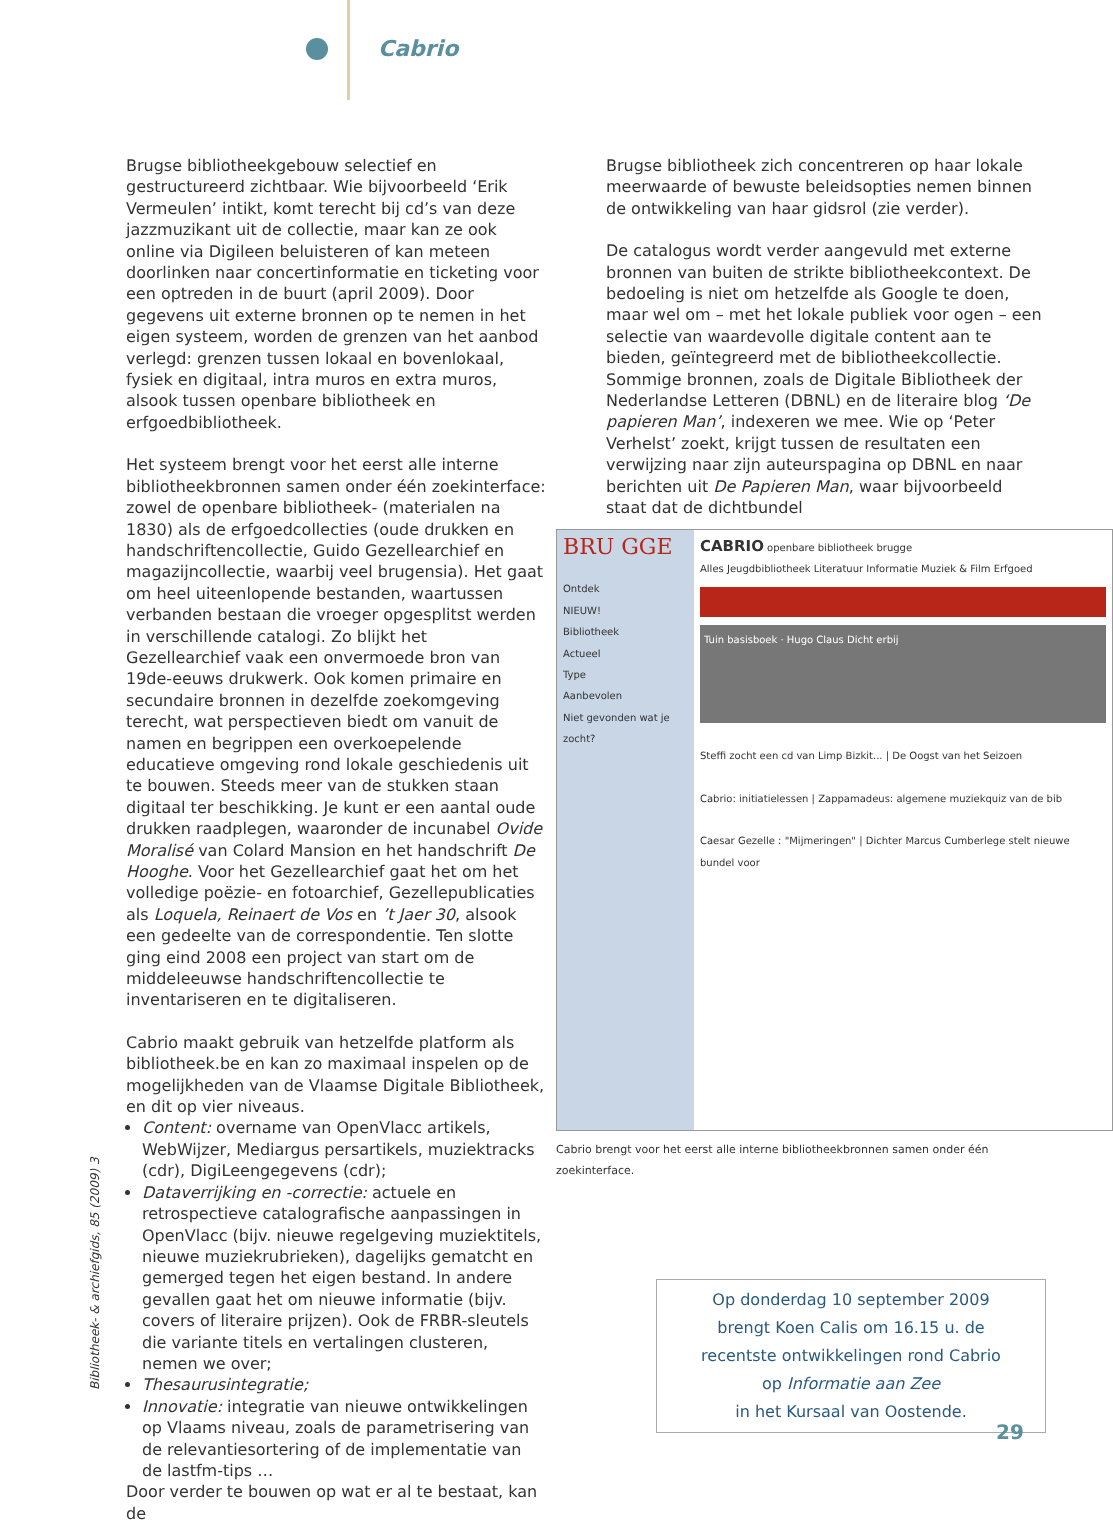Cabrio
Brugse bibliotheekgebouw selectief en gestructureerd zichtbaar. Wie bijvoorbeeld ‘Erik Vermeulen’ intikt, komt terecht bij cd’s van deze jazzmuzikant uit de collectie, maar kan ze ook online via Digileen beluisteren of kan meteen doorlinken naar concertinformatie en ticketing voor een optreden in de buurt (april 2009). Door gegevens uit externe bronnen op te nemen in het eigen systeem, worden de grenzen van het aanbod verlegd: grenzen tussen lokaal en bovenlokaal, fysiek en digitaal, intra muros en extra muros, alsook tussen openbare bibliotheek en erfgoedbibliotheek.
Het systeem brengt voor het eerst alle interne bibliotheekbronnen samen onder één zoekinterface: zowel de openbare bibliotheek- (materialen na 1830) als de erfgoedcollecties (oude drukken en handschriftencollectie, Guido Gezellearchief en magazijncollectie, waarbij veel brugensia). Het gaat om heel uiteenlopende bestanden, waartussen verbanden bestaan die vroeger opgesplitst werden in verschillende catalogi. Zo blijkt het Gezellearchief vaak een onvermoede bron van 19de-eeuws drukwerk. Ook komen primaire en secundaire bronnen in dezelfde zoekomgeving terecht, wat perspectieven biedt om vanuit de namen en begrippen een overkoepelende educatieve omgeving rond lokale geschiedenis uit te bouwen. Steeds meer van de stukken staan digitaal ter beschikking. Je kunt er een aantal oude drukken raadplegen, waaronder de incunabel Ovide Moralisé van Colard Mansion en het handschrift De Hooghe. Voor het Gezellearchief gaat het om het volledige poëzie- en fotoarchief, Gezellepublicaties als Loquela, Reinaert de Vos en ’t Jaer 30, alsook een gedeelte van de correspondentie. Ten slotte ging eind 2008 een project van start om de middeleeuwse handschriftencollectie te inventariseren en te digitaliseren.
Cabrio maakt gebruik van hetzelfde platform als bibliotheek.be en kan zo maximaal inspelen op de mogelijkheden van de Vlaamse Digitale Bibliotheek, en dit op vier niveaus.
Content: overname van OpenVlacc artikels, WebWijzer, Mediargus persartikels, muziektracks (cdr), DigiLeengegevens (cdr);
Dataverrijking en -correctie: actuele en retrospectieve catalografische aanpassingen in OpenVlacc (bijv. nieuwe regelgeving muziektitels, nieuwe muziekrubrieken), dagelijks gematcht en gemerged tegen het eigen bestand. In andere gevallen gaat het om nieuwe informatie (bijv. covers of literaire prijzen). Ook de FRBR-sleutels die variante titels en vertalingen clusteren, nemen we over;
Thesaurusintegratie;
Innovatie: integratie van nieuwe ontwikkelingen op Vlaams niveau, zoals de parametrisering van de relevantiesortering of de implementatie van de lastfm-tips …
Door verder te bouwen op wat er al te bestaat, kan de
Brugse bibliotheek zich concentreren op haar lokale meerwaarde of bewuste beleidsopties nemen binnen de ontwikkeling van haar gidsrol (zie verder).
De catalogus wordt verder aangevuld met externe bronnen van buiten de strikte bibliotheekcontext. De bedoeling is niet om hetzelfde als Google te doen, maar wel om – met het lokale publiek voor ogen – een selectie van waardevolle digitale content aan te bieden, geïntegreerd met de bibliotheekcollectie. Sommige bronnen, zoals de Digitale Bibliotheek der Nederlandse Letteren (DBNL) en de literaire blog ‘De papieren Man’, indexeren we mee. Wie op ‘Peter Verhelst’ zoekt, krijgt tussen de resultaten een verwijzing naar zijn auteurspagina op DBNL en naar berichten uit De Papieren Man, waar bijvoorbeeld staat dat de dichtbundel
BRU GGE
Ontdek
NIEUW!
Bibliotheek
Actueel
Type
Aanbevolen
Niet gevonden wat je zocht?
CABRIO openbare bibliotheek brugge
Alles Jeugdbibliotheek Literatuur Informatie Muziek & Film Erfgoed
Tuin basisboek · Hugo Claus Dicht erbij
Steffi zocht een cd van Limp Bizkit... | De Oogst van het Seizoen
Cabrio: initiatielessen | Zappamadeus: algemene muziekquiz van de bib
Caesar Gezelle : "Mijmeringen" | Dichter Marcus Cumberlege stelt nieuwe bundel voor
Cabrio brengt voor het eerst alle interne bibliotheekbronnen samen onder één zoekinterface.
Op donderdag 10 september 2009
brengt Koen Calis om 16.15 u. de
recentste ontwikkelingen rond Cabrio
op Informatie aan Zee
in het Kursaal van Oostende.
Bibliotheek- & archiefgids, 85 (2009) 3
29